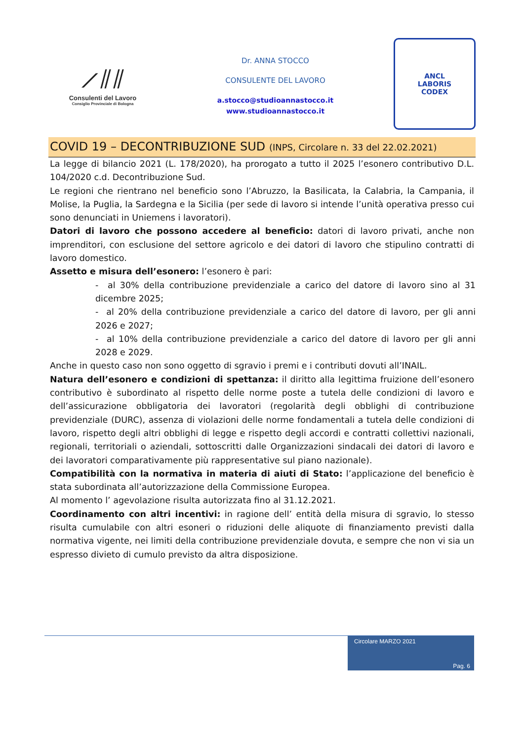⟋⫽⫽
Consulenti del Lavoro
Consiglio Provinciale di Bologna
Dr. ANNA STOCCO
CONSULENTE DEL LAVORO
a.stocco@studioannastocco.it
www.studioannastocco.it
ANCL
LABORIS
CODEX
COVID 19 – DECONTRIBUZIONE SUD (INPS, Circolare n. 33 del 22.02.2021)
La legge di bilancio 2021 (L. 178/2020), ha prorogato a tutto il 2025 l’esonero contributivo D.L. 104/2020 c.d. Decontribuzione Sud.
Le regioni che rientrano nel beneficio sono l’Abruzzo, la Basilicata, la Calabria, la Campania, il Molise, la Puglia, la Sardegna e la Sicilia (per sede di lavoro si intende l’unità operativa presso cui sono denunciati in Uniemens i lavoratori).
Datori di lavoro che possono accedere al beneficio: datori di lavoro privati, anche non imprenditori, con esclusione del settore agricolo e dei datori di lavoro che stipulino contratti di lavoro domestico.
Assetto e misura dell’esonero: l’esonero è pari:
- al 30% della contribuzione previdenziale a carico del datore di lavoro sino al 31 dicembre 2025;
- al 20% della contribuzione previdenziale a carico del datore di lavoro, per gli anni 2026 e 2027;
- al 10% della contribuzione previdenziale a carico del datore di lavoro per gli anni 2028 e 2029.
Anche in questo caso non sono oggetto di sgravio i premi e i contributi dovuti all’INAIL.
Natura dell’esonero e condizioni di spettanza: il diritto alla legittima fruizione dell’esonero contributivo è subordinato al rispetto delle norme poste a tutela delle condizioni di lavoro e dell’assicurazione obbligatoria dei lavoratori (regolarità degli obblighi di contribuzione previdenziale (DURC), assenza di violazioni delle norme fondamentali a tutela delle condizioni di lavoro, rispetto degli altri obblighi di legge e rispetto degli accordi e contratti collettivi nazionali, regionali, territoriali o aziendali, sottoscritti dalle Organizzazioni sindacali dei datori di lavoro e dei lavoratori comparativamente più rappresentative sul piano nazionale).
Compatibilità con la normativa in materia di aiuti di Stato: l’applicazione del beneficio è stata subordinata all’autorizzazione della Commissione Europea.
Al momento l’ agevolazione risulta autorizzata fino al 31.12.2021.
Coordinamento con altri incentivi: in ragione dell’ entità della misura di sgravio, lo stesso risulta cumulabile con altri esoneri o riduzioni delle aliquote di finanziamento previsti dalla normativa vigente, nei limiti della contribuzione previdenziale dovuta, e sempre che non vi sia un espresso divieto di cumulo previsto da altra disposizione.
Circolare MARZO 2021
Pag. 6